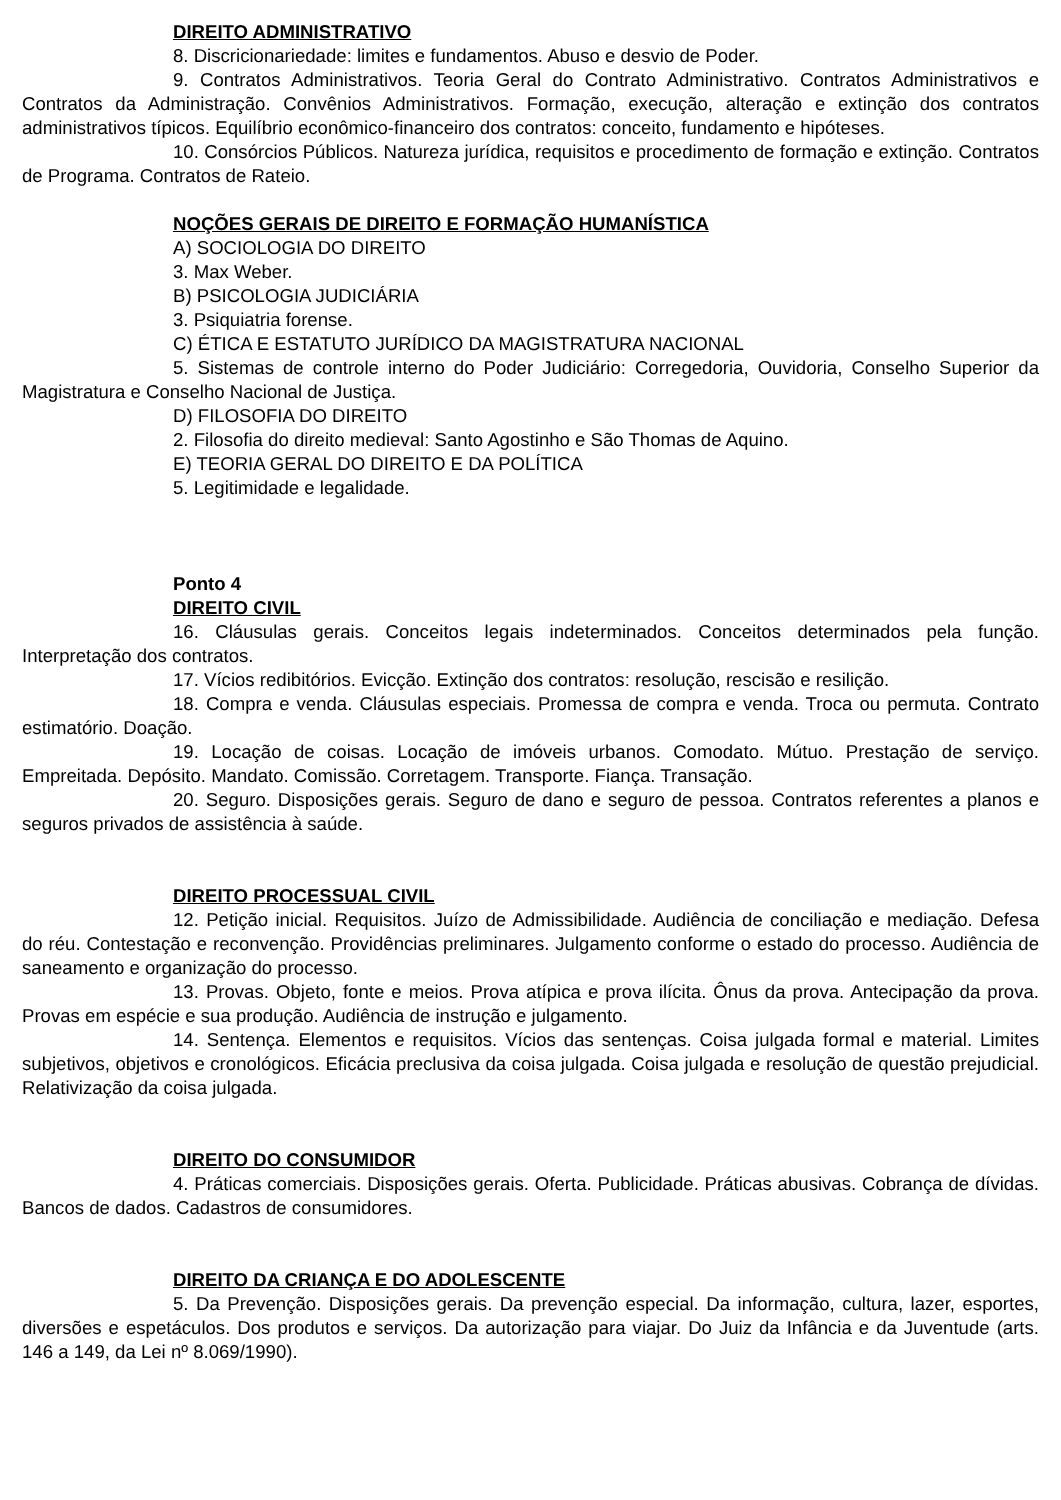DIREITO ADMINISTRATIVO
8. Discricionariedade: limites e fundamentos. Abuso e desvio de Poder.
9. Contratos Administrativos. Teoria Geral do Contrato Administrativo. Contratos Administrativos e Contratos da Administração. Convênios Administrativos. Formação, execução, alteração e extinção dos contratos administrativos típicos. Equilíbrio econômico-financeiro dos contratos: conceito, fundamento e hipóteses.
10. Consórcios Públicos. Natureza jurídica, requisitos e procedimento de formação e extinção. Contratos de Programa. Contratos de Rateio.
NOÇÕES GERAIS DE DIREITO E FORMAÇÃO HUMANÍSTICA
A) SOCIOLOGIA DO DIREITO
3. Max Weber.
B) PSICOLOGIA JUDICIÁRIA
3. Psiquiatria forense.
C) ÉTICA E ESTATUTO JURÍDICO DA MAGISTRATURA NACIONAL
5. Sistemas de controle interno do Poder Judiciário: Corregedoria, Ouvidoria, Conselho Superior da Magistratura e Conselho Nacional de Justiça.
D) FILOSOFIA DO DIREITO
2. Filosofia do direito medieval: Santo Agostinho e São Thomas de Aquino.
E) TEORIA GERAL DO DIREITO E DA POLÍTICA
5. Legitimidade e legalidade.
Ponto 4
DIREITO CIVIL
16. Cláusulas gerais. Conceitos legais indeterminados. Conceitos determinados pela função. Interpretação dos contratos.
17. Vícios redibitórios. Evicção. Extinção dos contratos: resolução, rescisão e resilição.
18. Compra e venda. Cláusulas especiais. Promessa de compra e venda. Troca ou permuta. Contrato estimatório. Doação.
19. Locação de coisas. Locação de imóveis urbanos. Comodato. Mútuo. Prestação de serviço. Empreitada. Depósito. Mandato. Comissão. Corretagem. Transporte. Fiança. Transação.
20. Seguro. Disposições gerais. Seguro de dano e seguro de pessoa. Contratos referentes a planos e seguros privados de assistência à saúde.
DIREITO PROCESSUAL CIVIL
12. Petição inicial. Requisitos. Juízo de Admissibilidade. Audiência de conciliação e mediação. Defesa do réu. Contestação e reconvenção. Providências preliminares. Julgamento conforme o estado do processo. Audiência de saneamento e organização do processo.
13. Provas. Objeto, fonte e meios. Prova atípica e prova ilícita. Ônus da prova. Antecipação da prova. Provas em espécie e sua produção. Audiência de instrução e julgamento.
14. Sentença. Elementos e requisitos. Vícios das sentenças. Coisa julgada formal e material. Limites subjetivos, objetivos e cronológicos. Eficácia preclusiva da coisa julgada. Coisa julgada e resolução de questão prejudicial. Relativização da coisa julgada.
DIREITO DO CONSUMIDOR
4. Práticas comerciais. Disposições gerais. Oferta. Publicidade. Práticas abusivas. Cobrança de dívidas. Bancos de dados. Cadastros de consumidores.
DIREITO DA CRIANÇA E DO ADOLESCENTE
5. Da Prevenção. Disposições gerais. Da prevenção especial. Da informação, cultura, lazer, esportes, diversões e espetáculos. Dos produtos e serviços. Da autorização para viajar. Do Juiz da Infância e da Juventude (arts. 146 a 149, da Lei nº 8.069/1990).